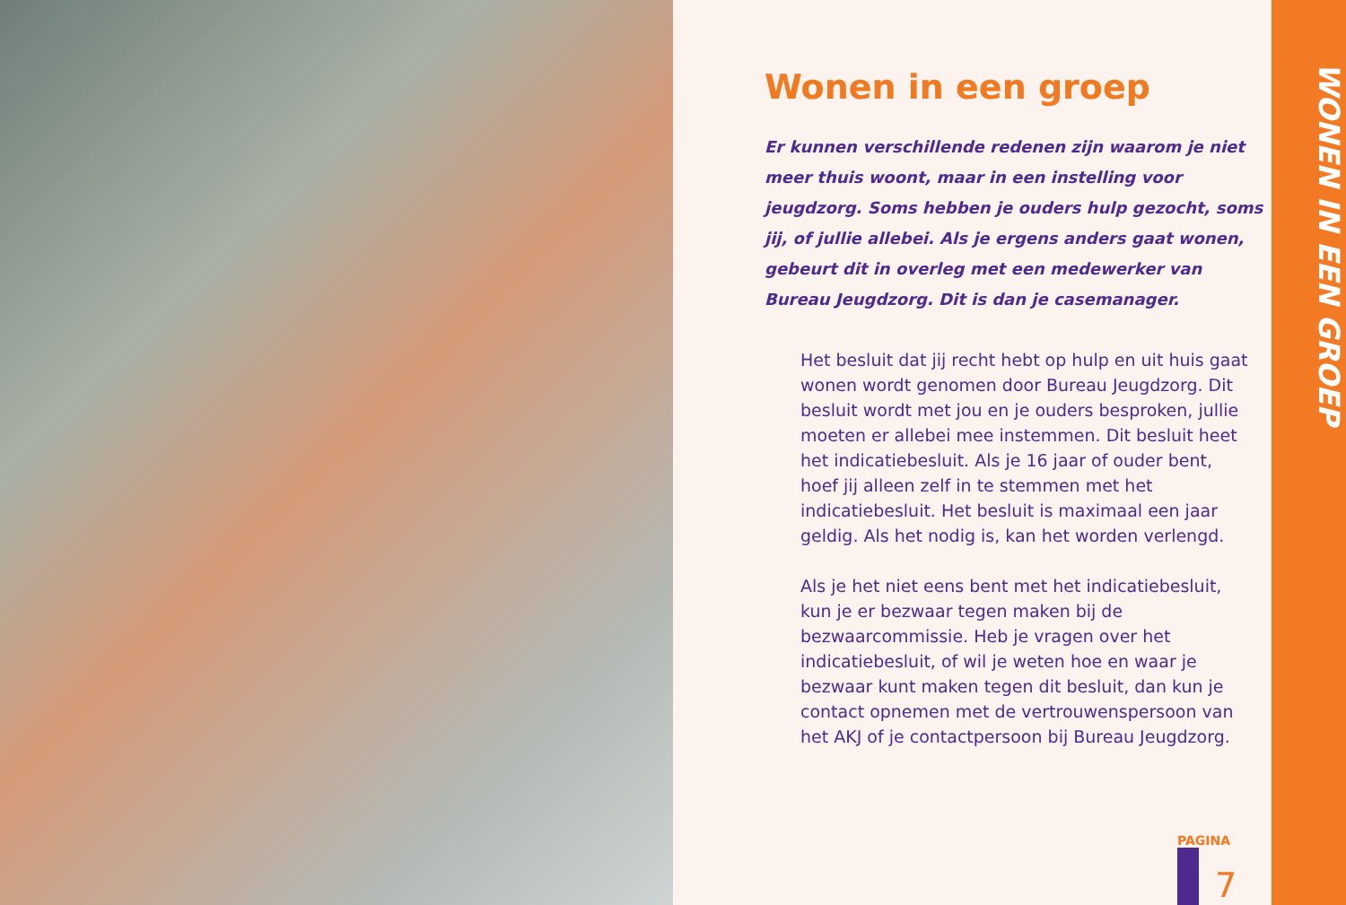Wonen in een groep
Er kunnen verschillende redenen zijn waarom je niet meer thuis woont, maar in een instelling voor jeugdzorg. Soms hebben je ouders hulp gezocht, soms jij, of jullie allebei. Als je ergens anders gaat wonen, gebeurt dit in overleg met een medewerker van Bureau Jeugdzorg. Dit is dan je casemanager.
Het besluit dat jij recht hebt op hulp en uit huis gaat wonen wordt genomen door Bureau Jeugdzorg. Dit besluit wordt met jou en je ouders besproken, jullie moeten er allebei mee instemmen. Dit besluit heet het indicatiebesluit. Als je 16 jaar of ouder bent, hoef jij alleen zelf in te stemmen met het indicatiebesluit. Het besluit is maximaal een jaar geldig. Als het nodig is, kan het worden verlengd.
Als je het niet eens bent met het indicatiebesluit, kun je er bezwaar tegen maken bij de bezwaarcommissie. Heb je vragen over het indicatiebesluit, of wil je weten hoe en waar je bezwaar kunt maken tegen dit besluit, dan kun je contact opnemen met de vertrouwenspersoon van het AKJ of je contactpersoon bij Bureau Jeugdzorg.
PAGINA
7
WONEN IN EEN GROEP